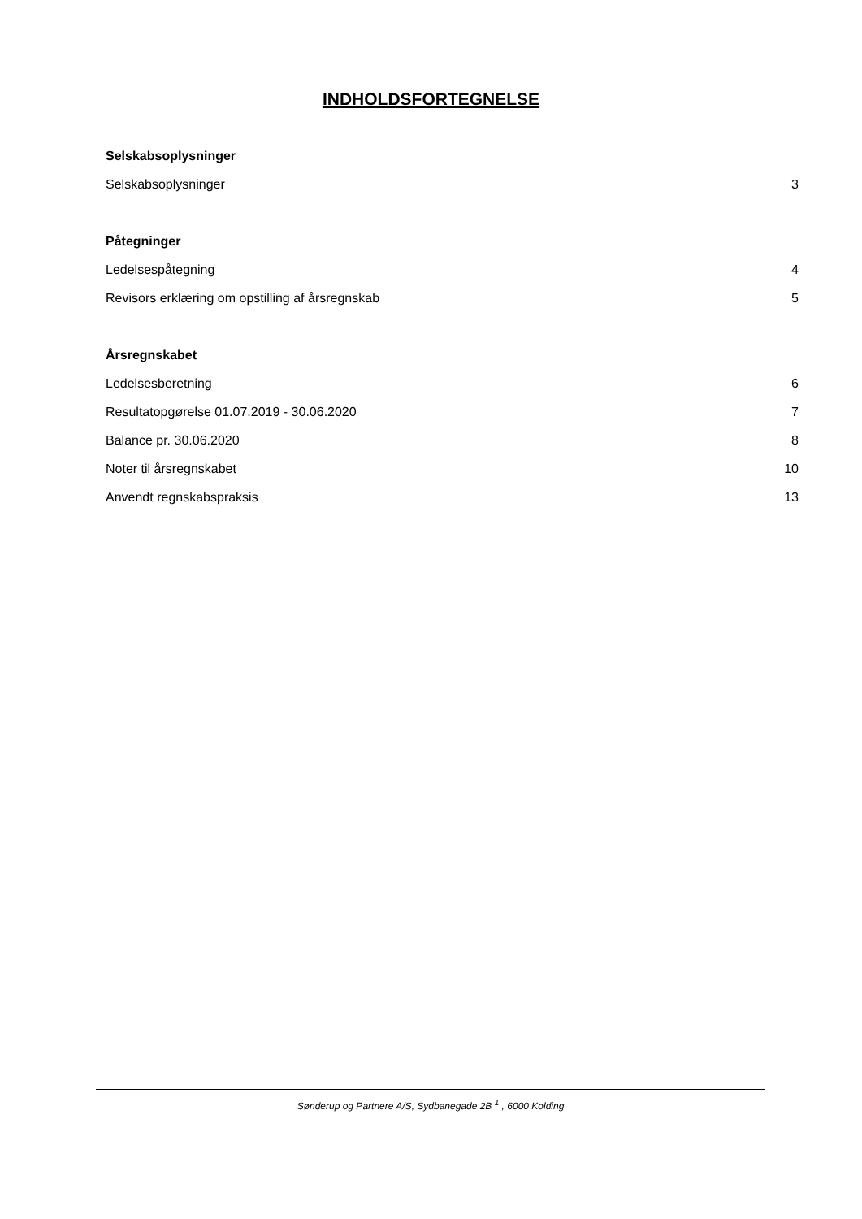INDHOLDSFORTEGNELSE
Selskabsoplysninger
Selskabsoplysninger 3
Påtegninger
Ledelsespåtegning 4
Revisors erklæring om opstilling af årsregnskab 5
Årsregnskabet
Ledelsesberetning 6
Resultatopgørelse 01.07.2019 - 30.06.2020 7
Balance pr. 30.06.2020 8
Noter til årsregnskabet 10
Anvendt regnskabspraksis 13
Sønderup og Partnere A/S, Sydbanegade 2B <sup>1</sup> , 6000 Kolding